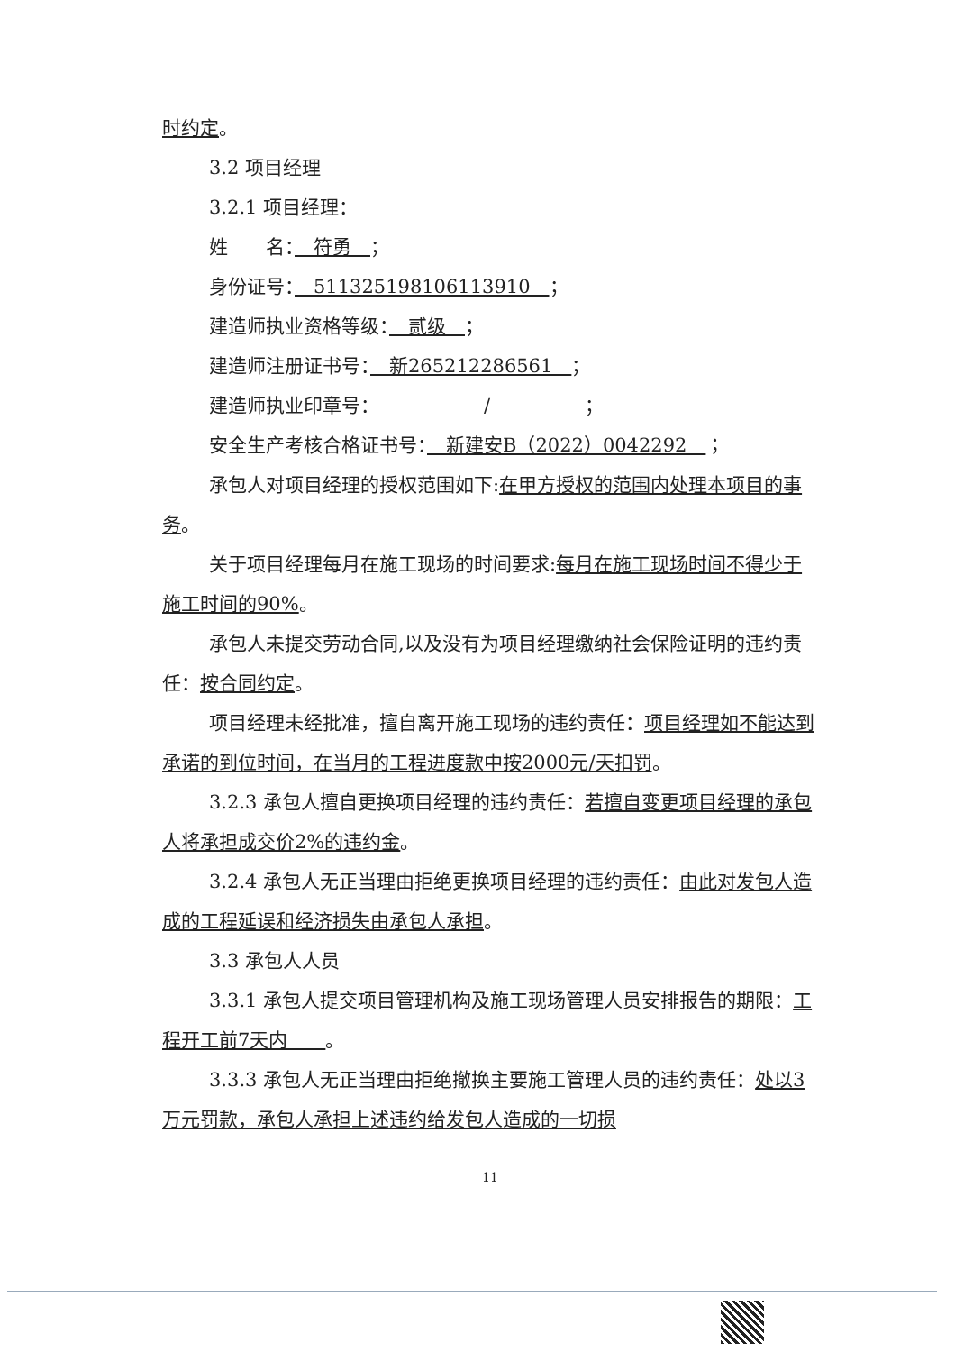时约定。
3.2 项目经理
3.2.1 项目经理：
姓　　名：　符勇　；
身份证号：　511325198106113910　；
建造师执业资格等级：　贰级　；
建造师注册证书号：　新265212286561　；
建造师执业印章号：　　　　　　/　　　　　；
安全生产考核合格证书号：　新建安B（2022）0042292　；
承包人对项目经理的授权范围如下:在甲方授权的范围内处理本项目的事务。
关于项目经理每月在施工现场的时间要求:每月在施工现场时间不得少于施工时间的90%。
承包人未提交劳动合同,以及没有为项目经理缴纳社会保险证明的违约责任：按合同约定。
项目经理未经批准，擅自离开施工现场的违约责任：项目经理如不能达到承诺的到位时间，在当月的工程进度款中按2000元/天扣罚。
3.2.3 承包人擅自更换项目经理的违约责任：若擅自变更项目经理的承包人将承担成交价2%的违约金。
3.2.4 承包人无正当理由拒绝更换项目经理的违约责任：由此对发包人造成的工程延误和经济损失由承包人承担。
3.3 承包人人员
3.3.1 承包人提交项目管理机构及施工现场管理人员安排报告的期限：工程开工前7天内　　。
3.3.3 承包人无正当理由拒绝撤换主要施工管理人员的违约责任：处以3万元罚款，承包人承担上述违约给发包人造成的一切损
11